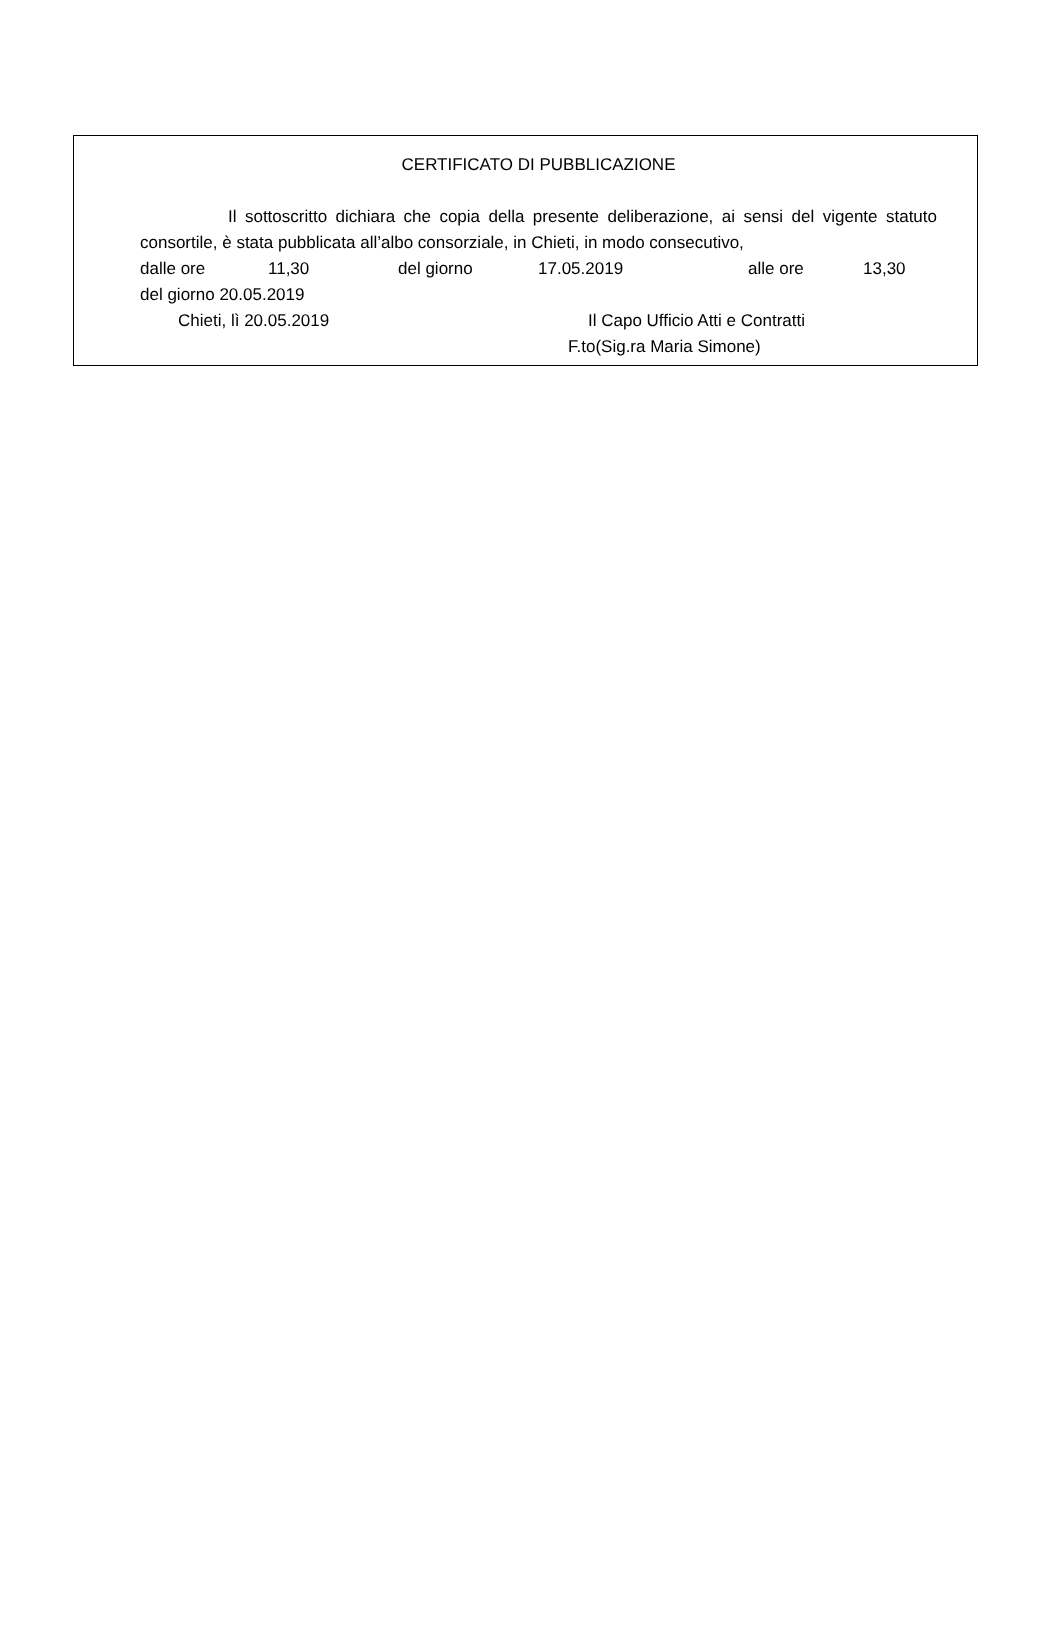CERTIFICATO DI PUBBLICAZIONE
Il sottoscritto dichiara che copia della presente deliberazione, ai sensi del vigente statuto consortile, è stata pubblicata all’albo consorziale, in Chieti, in modo consecutivo,
dalle ore 11,30 del giorno 17.05.2019 alle ore 13,30
del giorno 20.05.2019
Chieti, lì 20.05.2019 Il Capo Ufficio Atti e Contratti
F.to(Sig.ra Maria Simone)